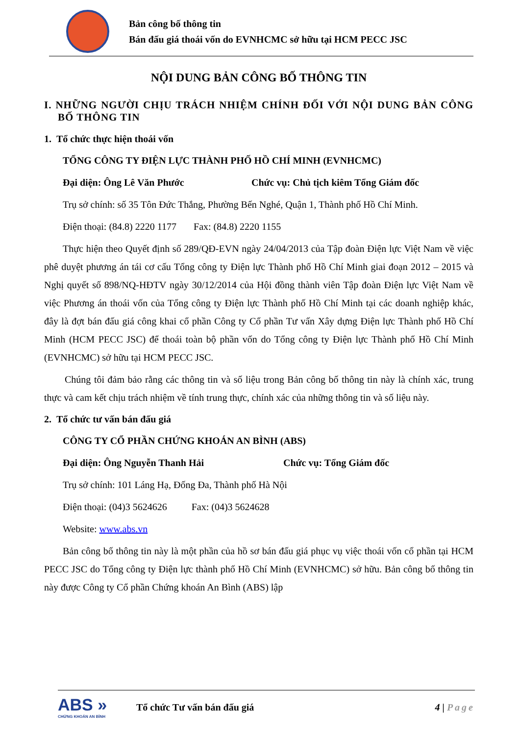Bản công bố thông tin
Bán đấu giá thoái vốn do EVNHCMC sở hữu tại HCM PECC JSC
NỘI DUNG BẢN CÔNG BỐ THÔNG TIN
I. NHỮNG NGƯỜI CHỊU TRÁCH NHIỆM CHÍNH ĐỐI VỚI NỘI DUNG BẢN CÔNG BỐ THÔNG TIN
1. Tổ chức thực hiện thoái vốn
TỔNG CÔNG TY ĐIỆN LỰC THÀNH PHỐ HỒ CHÍ MINH (EVNHCMC)
Đại diện: Ông Lê Văn Phước Chức vụ: Chủ tịch kiêm Tổng Giám đốc
Trụ sở chính: số 35 Tôn Đức Thắng, Phường Bến Nghé, Quận 1, Thành phố Hồ Chí Minh.
Điện thoại: (84.8) 2220 1177 Fax: (84.8) 2220 1155
Thực hiện theo Quyết định số 289/QĐ-EVN ngày 24/04/2013 của Tập đoàn Điện lực Việt Nam về việc phê duyệt phương án tái cơ cấu Tổng công ty Điện lực Thành phố Hồ Chí Minh giai đoạn 2012 – 2015 và Nghị quyết số 898/NQ-HĐTV ngày 30/12/2014 của Hội đồng thành viên Tập đoàn Điện lực Việt Nam về việc Phương án thoái vốn của Tổng công ty Điện lực Thành phố Hồ Chí Minh tại các doanh nghiệp khác, đây là đợt bán đấu giá công khai cổ phần Công ty Cổ phần Tư vấn Xây dựng Điện lực Thành phố Hồ Chí Minh (HCM PECC JSC) để thoái toàn bộ phần vốn do Tổng công ty Điện lực Thành phố Hồ Chí Minh (EVNHCMC) sở hữu tại HCM PECC JSC.
Chúng tôi đảm bảo rằng các thông tin và số liệu trong Bản công bố thông tin này là chính xác, trung thực và cam kết chịu trách nhiệm về tính trung thực, chính xác của những thông tin và số liệu này.
2. Tổ chức tư vấn bán đấu giá
CÔNG TY CỔ PHẦN CHỨNG KHOÁN AN BÌNH (ABS)
Đại diện: Ông Nguyễn Thanh Hải Chức vụ: Tổng Giám đốc
Trụ sở chính: 101 Láng Hạ, Đống Đa, Thành phố Hà Nội
Điện thoại: (04)3 5624626 Fax: (04)3 5624628
Website: www.abs.vn
Bản công bố thông tin này là một phần của hồ sơ bán đấu giá phục vụ việc thoái vốn cổ phần tại HCM PECC JSC do Tổng công ty Điện lực thành phố Hồ Chí Minh (EVNHCMC) sở hữu. Bản công bố thông tin này được Công ty Cổ phần Chứng khoán An Bình (ABS) lập
ABS »
CHỨNG KHOÁN AN BÌNH
Tổ chức Tư vấn bán đấu giá 4 | Page